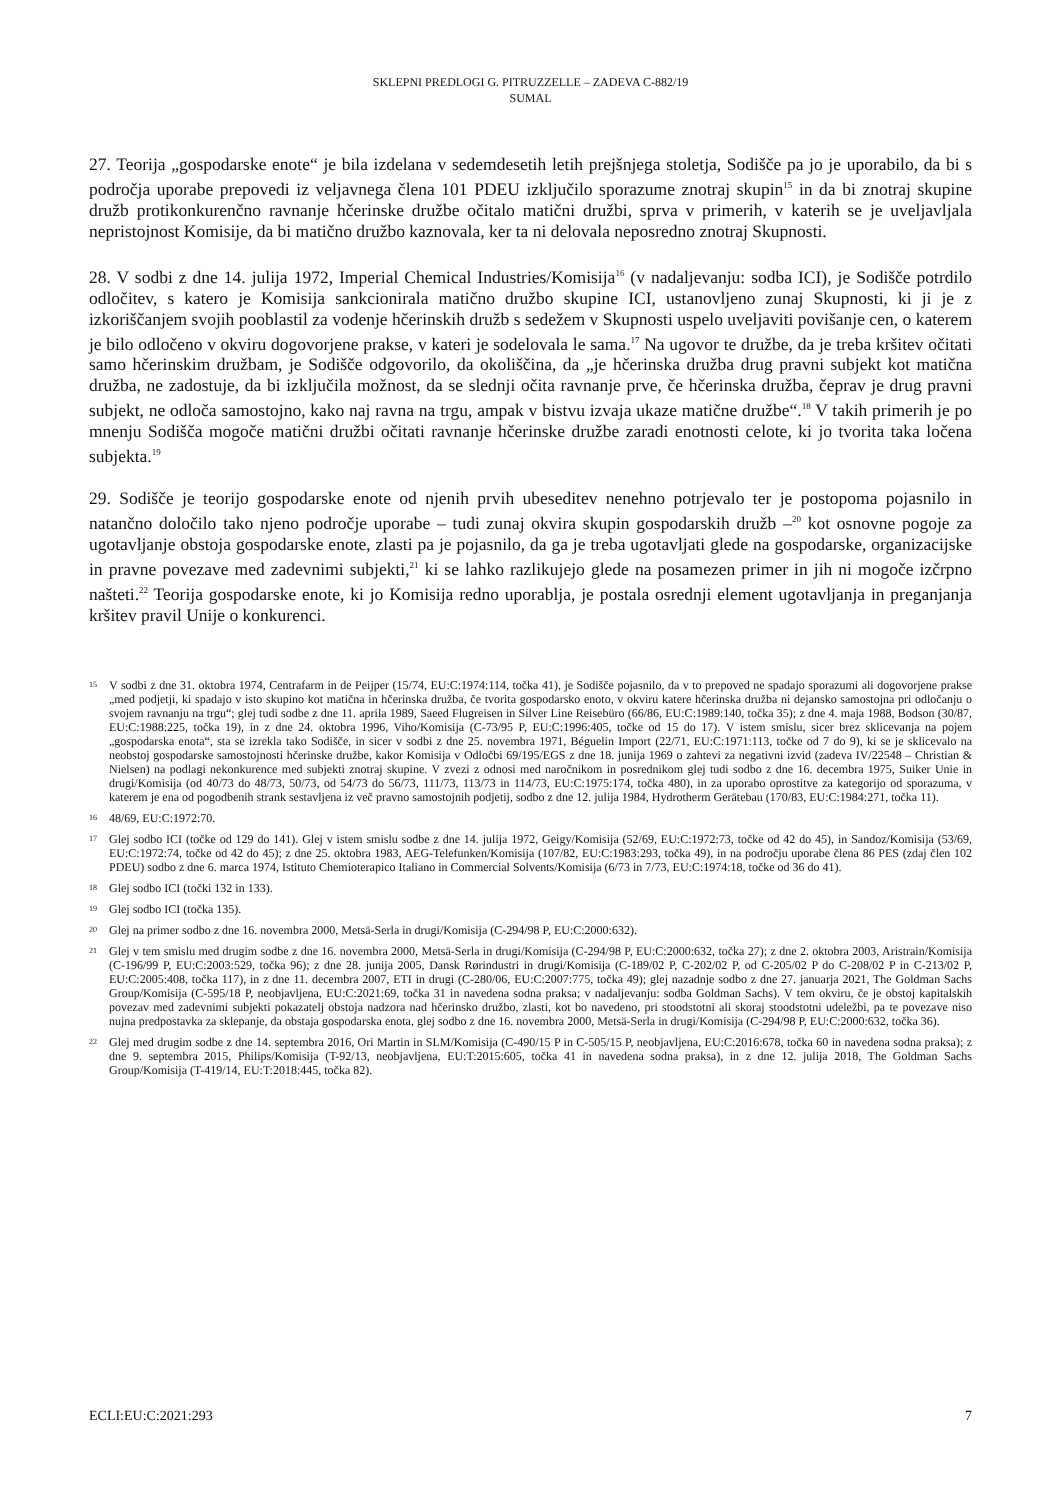SKLEPNI PREDLOGI G. PITRUZZELLE – ZADEVA C-882/19
SUMAL
27. Teorija „gospodarske enote“ je bila izdelana v sedemdesetih letih prejšnjega stoletja, Sodišče pa jo je uporabilo, da bi s področja uporabe prepovedi iz veljavnega člena 101 PDEU izključilo sporazume znotraj skupin<sup>15</sup> in da bi znotraj skupine družb protikonkurenčno ravnanje hčerinske družbe očitalo matični družbi, sprva v primerih, v katerih se je uveljavljala nepristojnost Komisije, da bi matično družbo kaznovala, ker ta ni delovala neposredno znotraj Skupnosti.
28. V sodbi z dne 14. julija 1972, Imperial Chemical Industries/Komisija<sup>16</sup> (v nadaljevanju: sodba ICI), je Sodišče potrdilo odločitev, s katero je Komisija sankcionirala matično družbo skupine ICI, ustanovljeno zunaj Skupnosti, ki ji je z izkoriščanjem svojih pooblastil za vodenje hčerinskih družb s sedežem v Skupnosti uspelo uveljaviti povišanje cen, o katerem je bilo odločeno v okviru dogovorjene prakse, v kateri je sodelovala le sama.<sup>17</sup> Na ugovor te družbe, da je treba kršitev očitati samo hčerinskim družbam, je Sodišče odgovorilo, da okoliščina, da „je hčerinska družba drug pravni subjekt kot matična družba, ne zadostuje, da bi izključila možnost, da se slednji očita ravnanje prve, če hčerinska družba, čeprav je drug pravni subjekt, ne odloča samostojno, kako naj ravna na trgu, ampak v bistvu izvaja ukaze matične družbe“.<sup>18</sup> V takih primerih je po mnenju Sodišča mogoče matični družbi očitati ravnanje hčerinske družbe zaradi enotnosti celote, ki jo tvorita taka ločena subjekta.<sup>19</sup>
29. Sodišče je teorijo gospodarske enote od njenih prvih ubeseditev nenehno potrjevalo ter je postopoma pojasnilo in natančno določilo tako njeno področje uporabe – tudi zunaj okvira skupin gospodarskih družb –<sup>20</sup> kot osnovne pogoje za ugotavljanje obstoja gospodarske enote, zlasti pa je pojasnilo, da ga je treba ugotavljati glede na gospodarske, organizacijske in pravne povezave med zadevnimi subjekti,<sup>21</sup> ki se lahko razlikujejo glede na posamezen primer in jih ni mogoče izčrpno našteti.<sup>22</sup> Teorija gospodarske enote, ki jo Komisija redno uporablja, je postala osrednji element ugotavljanja in preganjanja kršitev pravil Unije o konkurenci.
15 V sodbi z dne 31. oktobra 1974, Centrafarm in de Peijper (15/74, EU:C:1974:114, točka 41), je Sodišče pojasnilo, da v to prepoved ne spadajo sporazumi ali dogovorjene prakse „med podjetji, ki spadajo v isto skupino kot matična in hčerinska družba, če tvorita gospodarsko enoto, v okviru katere hčerinska družba ni dejansko samostojna pri odločanju o svojem ravnanju na trgu“; glej tudi sodbe z dne 11. aprila 1989, Saeed Flugreisen in Silver Line Reisebüro (66/86, EU:C:1989:140, točka 35); z dne 4. maja 1988, Bodson (30/87, EU:C:1988:225, točka 19), in z dne 24. oktobra 1996, Viho/Komisija (C-73/95 P, EU:C:1996:405, točke od 15 do 17). V istem smislu, sicer brez sklicevanja na pojem „gospodarska enota“, sta se izrekla tako Sodišče, in sicer v sodbi z dne 25. novembra 1971, Béguelin Import (22/71, EU:C:1971:113, točke od 7 do 9), ki se je sklicevalo na neobstoj gospodarske samostojnosti hčerinske družbe, kakor Komisija v Odločbi 69/195/EGS z dne 18. junija 1969 o zahtevi za negativni izvid (zadeva IV/22548 – Christian & Nielsen) na podlagi nekonkurence med subjekti znotraj skupine. V zvezi z odnosi med naročnikom in posrednikom glej tudi sodbo z dne 16. decembra 1975, Suiker Unie in drugi/Komisija (od 40/73 do 48/73, 50/73, od 54/73 do 56/73, 111/73, 113/73 in 114/73, EU:C:1975:174, točka 480), in za uporabo oprostitve za kategorijo od sporazuma, v katerem je ena od pogodbenih strank sestavljena iz več pravno samostojnih podjetij, sodbo z dne 12. julija 1984, Hydrotherm Gerätebau (170/83, EU:C:1984:271, točka 11).
16 48/69, EU:C:1972:70.
17 Glej sodbo ICI (točke od 129 do 141). Glej v istem smislu sodbe z dne 14. julija 1972, Geigy/Komisija (52/69, EU:C:1972:73, točke od 42 do 45), in Sandoz/Komisija (53/69, EU:C:1972:74, točke od 42 do 45); z dne 25. oktobra 1983, AEG-Telefunken/Komisija (107/82, EU:C:1983:293, točka 49), in na področju uporabe člena 86 PES (zdaj člen 102 PDEU) sodbo z dne 6. marca 1974, Istituto Chemioterapico Italiano in Commercial Solvents/Komisija (6/73 in 7/73, EU:C:1974:18, točke od 36 do 41).
18 Glej sodbo ICI (točki 132 in 133).
19 Glej sodbo ICI (točka 135).
20 Glej na primer sodbo z dne 16. novembra 2000, Metsä-Serla in drugi/Komisija (C-294/98 P, EU:C:2000:632).
21 Glej v tem smislu med drugim sodbe z dne 16. novembra 2000, Metsä-Serla in drugi/Komisija (C-294/98 P, EU:C:2000:632, točka 27); z dne 2. oktobra 2003, Aristrain/Komisija (C-196/99 P, EU:C:2003:529, točka 96); z dne 28. junija 2005, Dansk Rørindustri in drugi/Komisija (C-189/02 P, C-202/02 P, od C-205/02 P do C-208/02 P in C-213/02 P, EU:C:2005:408, točka 117), in z dne 11. decembra 2007, ETI in drugi (C-280/06, EU:C:2007:775, točka 49); glej nazadnje sodbo z dne 27. januarja 2021, The Goldman Sachs Group/Komisija (C-595/18 P, neobjavljena, EU:C:2021:69, točka 31 in navedena sodna praksa; v nadaljevanju: sodba Goldman Sachs). V tem okviru, če je obstoj kapitalskih povezav med zadevnimi subjekti pokazatelj obstoja nadzora nad hčerinsko družbo, zlasti, kot bo navedeno, pri stoodstotni ali skoraj stoodstotni udeležbi, pa te povezave niso nujna predpostavka za sklepanje, da obstaja gospodarska enota, glej sodbo z dne 16. novembra 2000, Metsä-Serla in drugi/Komisija (C-294/98 P, EU:C:2000:632, točka 36).
22 Glej med drugim sodbe z dne 14. septembra 2016, Ori Martin in SLM/Komisija (C-490/15 P in C-505/15 P, neobjavljena, EU:C:2016:678, točka 60 in navedena sodna praksa); z dne 9. septembra 2015, Philips/Komisija (T-92/13, neobjavljena, EU:T:2015:605, točka 41 in navedena sodna praksa), in z dne 12. julija 2018, The Goldman Sachs Group/Komisija (T-419/14, EU:T:2018:445, točka 82).
ECLI:EU:C:2021:293 7